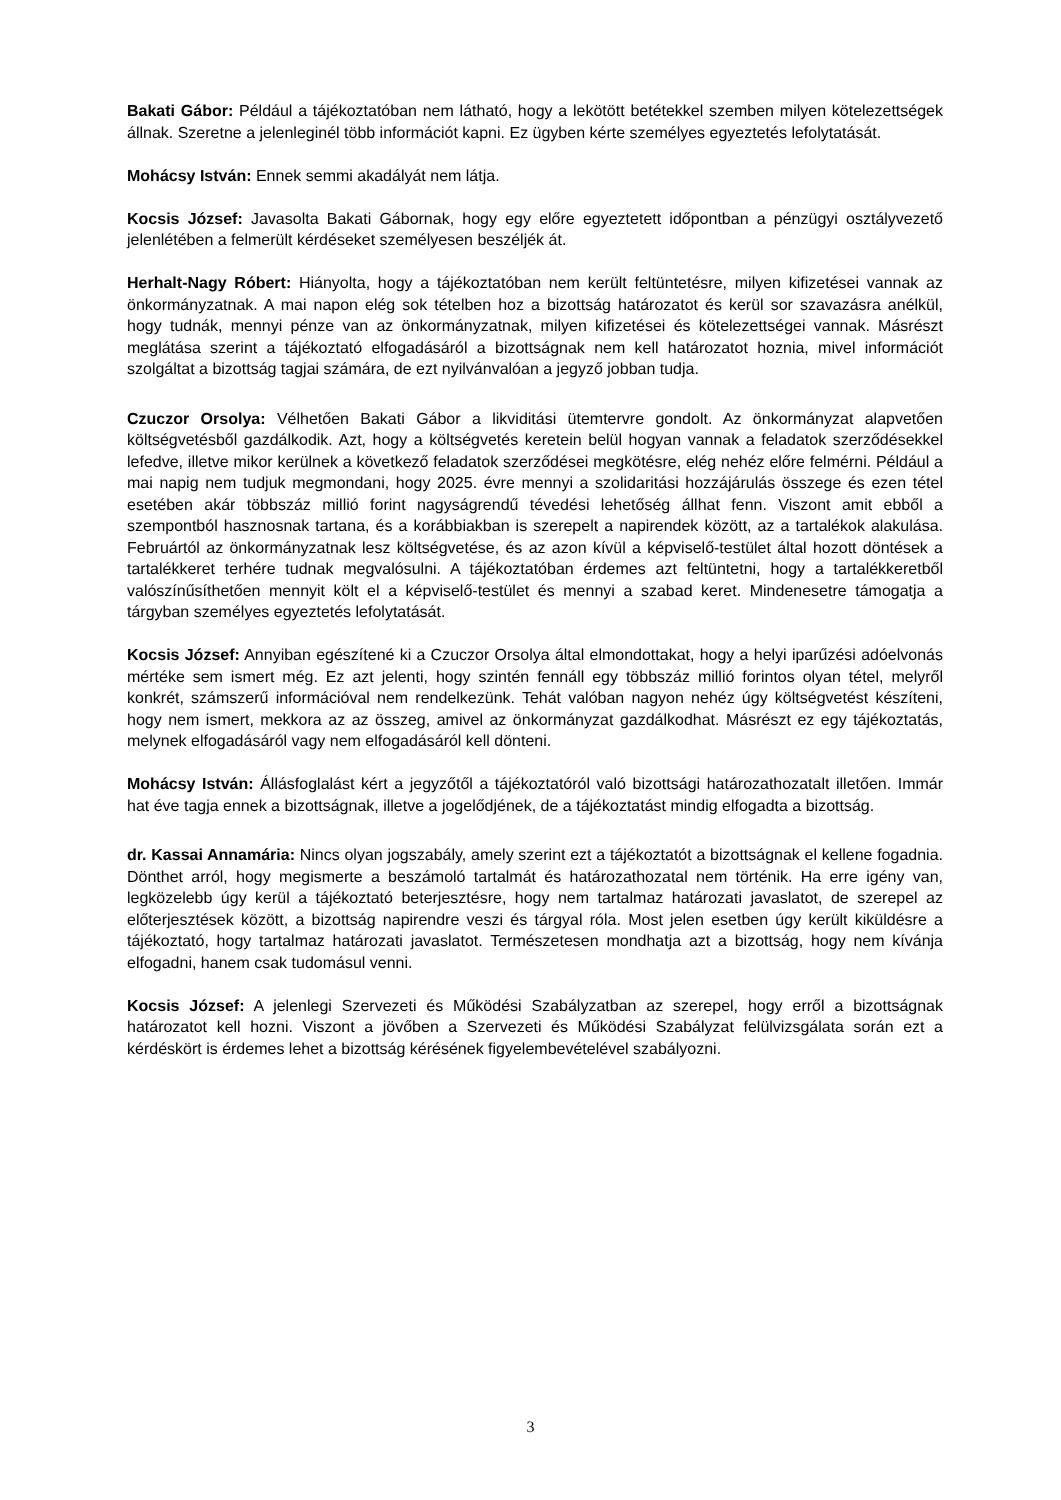Bakati Gábor: Például a tájékoztatóban nem látható, hogy a lekötött betétekkel szemben milyen kötelezettségek állnak. Szeretne a jelenleginél több információt kapni. Ez ügyben kérte személyes egyeztetés lefolytatását.
Mohácsy István: Ennek semmi akadályát nem látja.
Kocsis József: Javasolta Bakati Gábornak, hogy egy előre egyeztetett időpontban a pénzügyi osztályvezető jelenlétében a felmerült kérdéseket személyesen beszéljék át.
Herhalt-Nagy Róbert: Hiányolta, hogy a tájékoztatóban nem került feltüntetésre, milyen kifizetései vannak az önkormányzatnak. A mai napon elég sok tételben hoz a bizottság határozatot és kerül sor szavazásra anélkül, hogy tudnák, mennyi pénze van az önkormányzatnak, milyen kifizetései és kötelezettségei vannak. Másrészt meglátása szerint a tájékoztató elfogadásáról a bizottságnak nem kell határozatot hoznia, mivel információt szolgáltat a bizottság tagjai számára, de ezt nyilvánvalóan a jegyző jobban tudja.
Czuczor Orsolya: Vélhetően Bakati Gábor a likviditási ütemtervre gondolt. Az önkormányzat alapvetően költségvetésből gazdálkodik. Azt, hogy a költségvetés keretein belül hogyan vannak a feladatok szerződésekkel lefedve, illetve mikor kerülnek a következő feladatok szerződései megkötésre, elég nehéz előre felmérni. Például a mai napig nem tudjuk megmondani, hogy 2025. évre mennyi a szolidaritási hozzájárulás összege és ezen tétel esetében akár többszáz millió forint nagyságrendű tévedési lehetőség állhat fenn. Viszont amit ebből a szempontból hasznosnak tartana, és a korábbiakban is szerepelt a napirendek között, az a tartalékok alakulása. Februártól az önkormányzatnak lesz költségvetése, és az azon kívül a képviselő-testület által hozott döntések a tartalékkeret terhére tudnak megvalósulni. A tájékoztatóban érdemes azt feltüntetni, hogy a tartalékkeretből valószínűsíthetően mennyit költ el a képviselő-testület és mennyi a szabad keret. Mindenesetre támogatja a tárgyban személyes egyeztetés lefolytatását.
Kocsis József: Annyiban egészítené ki a Czuczor Orsolya által elmondottakat, hogy a helyi iparűzési adóelvonás mértéke sem ismert még. Ez azt jelenti, hogy szintén fennáll egy többszáz millió forintos olyan tétel, melyről konkrét, számszerű információval nem rendelkezünk. Tehát valóban nagyon nehéz úgy költségvetést készíteni, hogy nem ismert, mekkora az az összeg, amivel az önkormányzat gazdálkodhat. Másrészt ez egy tájékoztatás, melynek elfogadásáról vagy nem elfogadásáról kell dönteni.
Mohácsy István: Állásfoglalást kért a jegyzőtől a tájékoztatóról való bizottsági határozathozatalt illetően. Immár hat éve tagja ennek a bizottságnak, illetve a jogelődjének, de a tájékoztatást mindig elfogadta a bizottság.
dr. Kassai Annamária: Nincs olyan jogszabály, amely szerint ezt a tájékoztatót a bizottságnak el kellene fogadnia. Dönthet arról, hogy megismerte a beszámoló tartalmát és határozathozatal nem történik. Ha erre igény van, legközelebb úgy kerül a tájékoztató beterjesztésre, hogy nem tartalmaz határozati javaslatot, de szerepel az előterjesztések között, a bizottság napirendre veszi és tárgyal róla. Most jelen esetben úgy került kiküldésre a tájékoztató, hogy tartalmaz határozati javaslatot. Természetesen mondhatja azt a bizottság, hogy nem kívánja elfogadni, hanem csak tudomásul venni.
Kocsis József: A jelenlegi Szervezeti és Működési Szabályzatban az szerepel, hogy erről a bizottságnak határozatot kell hozni. Viszont a jövőben a Szervezeti és Működési Szabályzat felülvizsgálata során ezt a kérdéskört is érdemes lehet a bizottság kérésének figyelembevételével szabályozni.
3